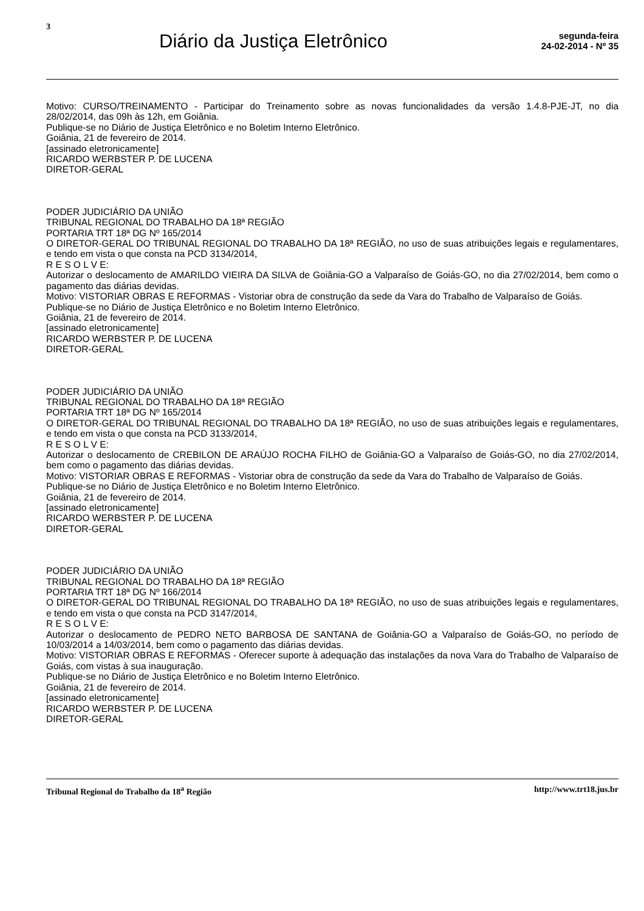3
Diário da Justiça Eletrônico
segunda-feira
24-02-2014 - Nº 35
Motivo: CURSO/TREINAMENTO - Participar do Treinamento sobre as novas funcionalidades da versão 1.4.8-PJE-JT, no dia 28/02/2014, das 09h às 12h, em Goiânia.
Publique-se no Diário de Justiça Eletrônico e no Boletim Interno Eletrônico.
Goiânia, 21 de fevereiro de 2014.
[assinado eletronicamente]
RICARDO WERBSTER P. DE LUCENA
DIRETOR-GERAL
PODER JUDICIÁRIO DA UNIÃO
TRIBUNAL REGIONAL DO TRABALHO DA 18ª REGIÃO
PORTARIA TRT 18ª DG Nº 165/2014
O DIRETOR-GERAL DO TRIBUNAL REGIONAL DO TRABALHO DA 18ª REGIÃO, no uso de suas atribuições legais e regulamentares, e tendo em vista o que consta na PCD 3134/2014,
R E S O L V E:
Autorizar o deslocamento de AMARILDO VIEIRA DA SILVA de Goiânia-GO a Valparaíso de Goiás-GO, no dia 27/02/2014, bem como o pagamento das diárias devidas.
Motivo: VISTORIAR OBRAS E REFORMAS - Vistoriar obra de construção da sede da Vara do Trabalho de Valparaíso de Goiás.
Publique-se no Diário de Justiça Eletrônico e no Boletim Interno Eletrônico.
Goiânia, 21 de fevereiro de 2014.
[assinado eletronicamente]
RICARDO WERBSTER P. DE LUCENA
DIRETOR-GERAL
PODER JUDICIÁRIO DA UNIÃO
TRIBUNAL REGIONAL DO TRABALHO DA 18ª REGIÃO
PORTARIA TRT 18ª DG Nº 165/2014
O DIRETOR-GERAL DO TRIBUNAL REGIONAL DO TRABALHO DA 18ª REGIÃO, no uso de suas atribuições legais e regulamentares, e tendo em vista o que consta na PCD 3133/2014,
R E S O L V E:
Autorizar o deslocamento de CREBILON DE ARAÚJO ROCHA FILHO de Goiânia-GO a Valparaíso de Goiás-GO, no dia 27/02/2014, bem como o pagamento das diárias devidas.
Motivo: VISTORIAR OBRAS E REFORMAS - Vistoriar obra de construção da sede da Vara do Trabalho de Valparaíso de Goiás.
Publique-se no Diário de Justiça Eletrônico e no Boletim Interno Eletrônico.
Goiânia, 21 de fevereiro de 2014.
[assinado eletronicamente]
RICARDO WERBSTER P. DE LUCENA
DIRETOR-GERAL
PODER JUDICIÁRIO DA UNIÃO
TRIBUNAL REGIONAL DO TRABALHO DA 18ª REGIÃO
PORTARIA TRT 18ª DG Nº 166/2014
O DIRETOR-GERAL DO TRIBUNAL REGIONAL DO TRABALHO DA 18ª REGIÃO, no uso de suas atribuições legais e regulamentares, e tendo em vista o que consta na PCD 3147/2014,
R E S O L V E:
Autorizar o deslocamento de PEDRO NETO BARBOSA DE SANTANA de Goiânia-GO a Valparaíso de Goiás-GO, no período de 10/03/2014 a 14/03/2014, bem como o pagamento das diárias devidas.
Motivo: VISTORIAR OBRAS E REFORMAS - Oferecer suporte à adequação das instalações da nova Vara do Trabalho de Valparaíso de Goiás, com vistas à sua inauguração.
Publique-se no Diário de Justiça Eletrônico e no Boletim Interno Eletrônico.
Goiânia, 21 de fevereiro de 2014.
[assinado eletronicamente]
RICARDO WERBSTER P. DE LUCENA
DIRETOR-GERAL
Tribunal Regional do Trabalho da 18<sup>a</sup> Região http://www.trt18.jus.br